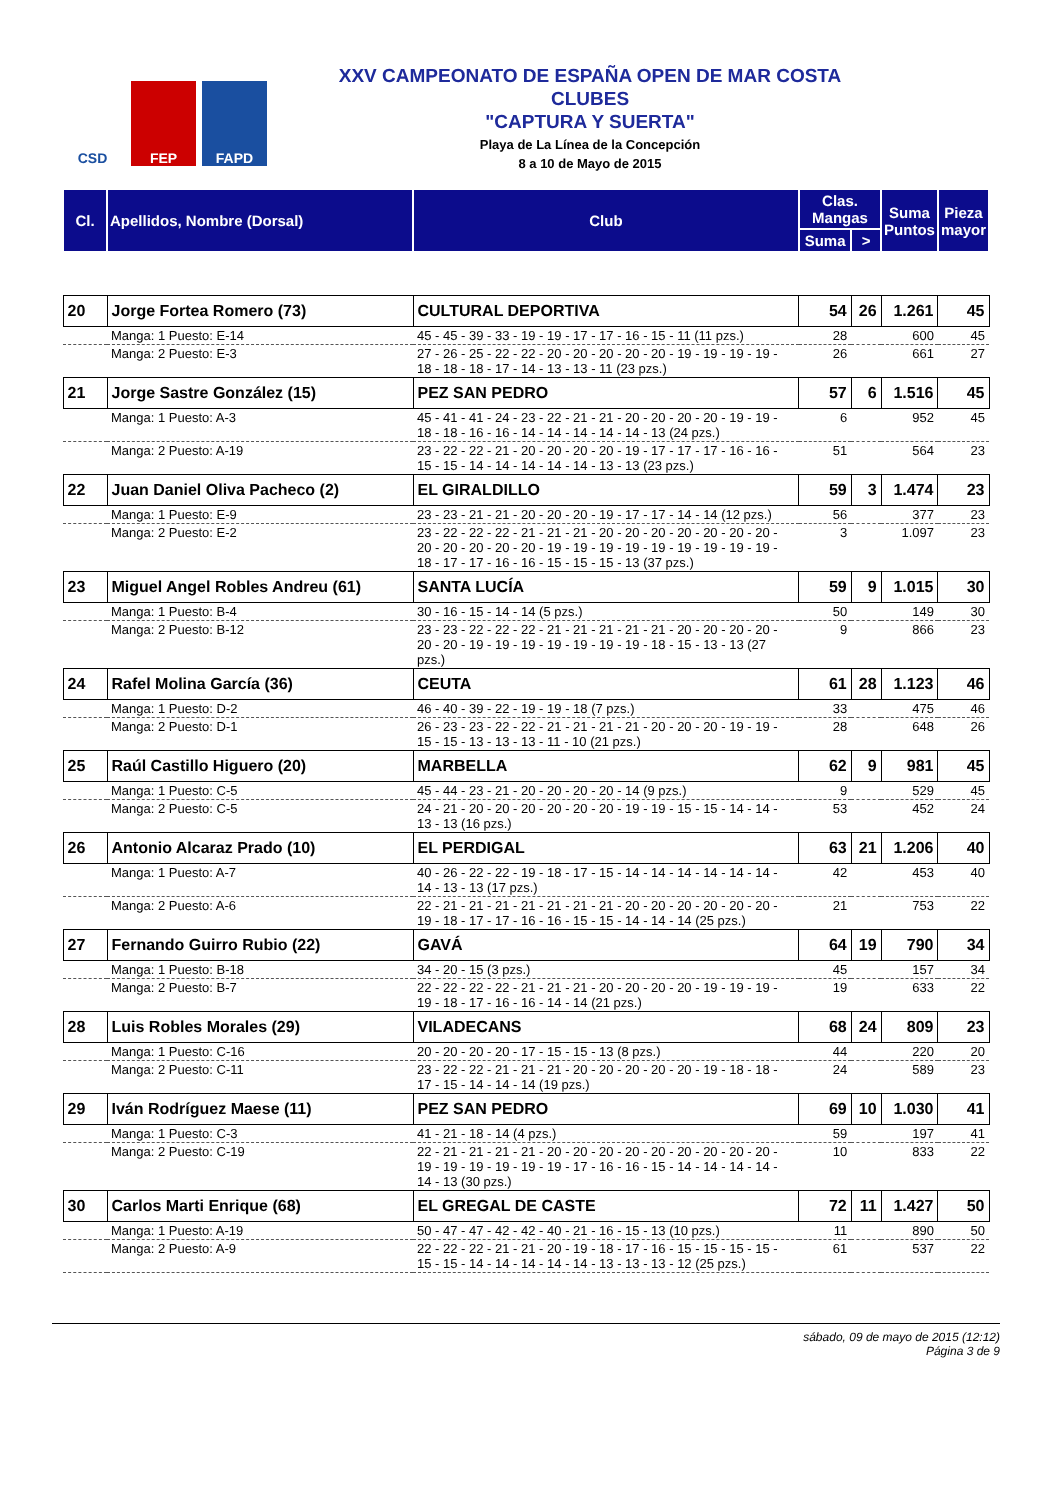CSD FEP FAPD
XXV CAMPEONATO DE ESPAÑA OPEN DE MAR COSTA
CLUBES
"CAPTURA Y SUERTA"
Playa de La Línea de la Concepción
8 a 10 de Mayo de 2015
| Cl. | Apellidos, Nombre (Dorsal) | Club | Clas. Mangas | | Suma Puntos | Pieza mayor |
| --- | --- | --- | --- | --- | --- | --- |
| | | | Suma | > | | |
| 20 | Jorge Fortea Romero (73) | CULTURAL DEPORTIVA | 54 | 26 | 1.261 | 45 |
| | Manga: 1 Puesto: E-14 | 45 - 45 - 39 - 33 - 19 - 19 - 17 - 17 - 16 - 15 - 11 (11 pzs.) | 28 | | 600 | 45 |
| | Manga: 2 Puesto: E-3 | 27 - 26 - 25 - 22 - 22 - 20 - 20 - 20 - 20 - 20 - 19 - 19 - 19 - 19 - 18 - 18 - 18 - 17 - 14 - 13 - 13 - 11 (23 pzs.) | 26 | | 661 | 27 |
| 21 | Jorge Sastre González (15) | PEZ SAN PEDRO | 57 | 6 | 1.516 | 45 |
| | Manga: 1 Puesto: A-3 | 45 - 41 - 41 - 24 - 23 - 22 - 21 - 21 - 20 - 20 - 20 - 20 - 19 - 19 - 18 - 18 - 16 - 16 - 14 - 14 - 14 - 14 - 14 - 13 (24 pzs.) | 6 | | 952 | 45 |
| | Manga: 2 Puesto: A-19 | 23 - 22 - 22 - 21 - 20 - 20 - 20 - 20 - 19 - 17 - 17 - 17 - 16 - 16 - 15 - 15 - 14 - 14 - 14 - 14 - 14 - 13 - 13 (23 pzs.) | 51 | | 564 | 23 |
| 22 | Juan Daniel Oliva Pacheco (2) | EL GIRALDILLO | 59 | 3 | 1.474 | 23 |
| | Manga: 1 Puesto: E-9 | 23 - 23 - 21 - 21 - 20 - 20 - 20 - 19 - 17 - 17 - 14 - 14 (12 pzs.) | 56 | | 377 | 23 |
| | Manga: 2 Puesto: E-2 | 23 - 22 - 22 - 22 - 21 - 21 - 21 - 20 - 20 - 20 - 20 - 20 - 20 - 20 - 20 - 20 - 20 - 20 - 20 - 19 - 19 - 19 - 19 - 19 - 19 - 19 - 19 - 19 - 18 - 17 - 17 - 16 - 16 - 15 - 15 - 15 - 13 (37 pzs.) | 3 | | 1.097 | 23 |
| 23 | Miguel Angel Robles Andreu (61) | SANTA LUCÍA | 59 | 9 | 1.015 | 30 |
| | Manga: 1 Puesto: B-4 | 30 - 16 - 15 - 14 - 14 (5 pzs.) | 50 | | 149 | 30 |
| | Manga: 2 Puesto: B-12 | 23 - 23 - 22 - 22 - 22 - 21 - 21 - 21 - 21 - 21 - 20 - 20 - 20 - 20 - 20 - 20 - 19 - 19 - 19 - 19 - 19 - 19 - 19 - 18 - 15 - 13 - 13 (27 pzs.) | 9 | | 866 | 23 |
| 24 | Rafel Molina García (36) | CEUTA | 61 | 28 | 1.123 | 46 |
| | Manga: 1 Puesto: D-2 | 46 - 40 - 39 - 22 - 19 - 19 - 18 (7 pzs.) | 33 | | 475 | 46 |
| | Manga: 2 Puesto: D-1 | 26 - 23 - 23 - 22 - 22 - 21 - 21 - 21 - 21 - 20 - 20 - 20 - 19 - 19 - 15 - 15 - 13 - 13 - 13 - 11 - 10 (21 pzs.) | 28 | | 648 | 26 |
| 25 | Raúl Castillo Higuero (20) | MARBELLA | 62 | 9 | 981 | 45 |
| | Manga: 1 Puesto: C-5 | 45 - 44 - 23 - 21 - 20 - 20 - 20 - 20 - 14 (9 pzs.) | 9 | | 529 | 45 |
| | Manga: 2 Puesto: C-5 | 24 - 21 - 20 - 20 - 20 - 20 - 20 - 20 - 19 - 19 - 15 - 15 - 14 - 14 - 13 - 13 (16 pzs.) | 53 | | 452 | 24 |
| 26 | Antonio Alcaraz Prado (10) | EL PERDIGAL | 63 | 21 | 1.206 | 40 |
| | Manga: 1 Puesto: A-7 | 40 - 26 - 22 - 22 - 19 - 18 - 17 - 15 - 14 - 14 - 14 - 14 - 14 - 14 - 14 - 13 - 13 (17 pzs.) | 42 | | 453 | 40 |
| | Manga: 2 Puesto: A-6 | 22 - 21 - 21 - 21 - 21 - 21 - 21 - 21 - 20 - 20 - 20 - 20 - 20 - 20 - 19 - 18 - 17 - 17 - 16 - 16 - 15 - 15 - 14 - 14 - 14 (25 pzs.) | 21 | | 753 | 22 |
| 27 | Fernando Guirro Rubio (22) | GAVÁ | 64 | 19 | 790 | 34 |
| | Manga: 1 Puesto: B-18 | 34 - 20 - 15 (3 pzs.) | 45 | | 157 | 34 |
| | Manga: 2 Puesto: B-7 | 22 - 22 - 22 - 22 - 21 - 21 - 21 - 20 - 20 - 20 - 20 - 19 - 19 - 19 - 19 - 18 - 17 - 16 - 16 - 14 - 14 (21 pzs.) | 19 | | 633 | 22 |
| 28 | Luis Robles Morales (29) | VILADECANS | 68 | 24 | 809 | 23 |
| | Manga: 1 Puesto: C-16 | 20 - 20 - 20 - 20 - 17 - 15 - 15 - 13 (8 pzs.) | 44 | | 220 | 20 |
| | Manga: 2 Puesto: C-11 | 23 - 22 - 22 - 21 - 21 - 21 - 20 - 20 - 20 - 20 - 20 - 19 - 18 - 18 - 17 - 15 - 14 - 14 - 14 (19 pzs.) | 24 | | 589 | 23 |
| 29 | Iván Rodríguez Maese (11) | PEZ SAN PEDRO | 69 | 10 | 1.030 | 41 |
| | Manga: 1 Puesto: C-3 | 41 - 21 - 18 - 14 (4 pzs.) | 59 | | 197 | 41 |
| | Manga: 2 Puesto: C-19 | 22 - 21 - 21 - 21 - 21 - 20 - 20 - 20 - 20 - 20 - 20 - 20 - 20 - 20 - 19 - 19 - 19 - 19 - 19 - 19 - 17 - 16 - 16 - 15 - 14 - 14 - 14 - 14 - 14 - 13 (30 pzs.) | 10 | | 833 | 22 |
| 30 | Carlos Marti Enrique (68) | EL GREGAL DE CASTE | 72 | 11 | 1.427 | 50 |
| | Manga: 1 Puesto: A-19 | 50 - 47 - 47 - 42 - 42 - 40 - 21 - 16 - 15 - 13 (10 pzs.) | 11 | | 890 | 50 |
| | Manga: 2 Puesto: A-9 | 22 - 22 - 22 - 21 - 21 - 20 - 19 - 18 - 17 - 16 - 15 - 15 - 15 - 15 - 15 - 15 - 14 - 14 - 14 - 14 - 14 - 13 - 13 - 13 - 12 (25 pzs.) | 61 | | 537 | 22 |
sábado, 09 de mayo de 2015 (12:12)
Página 3 de 9